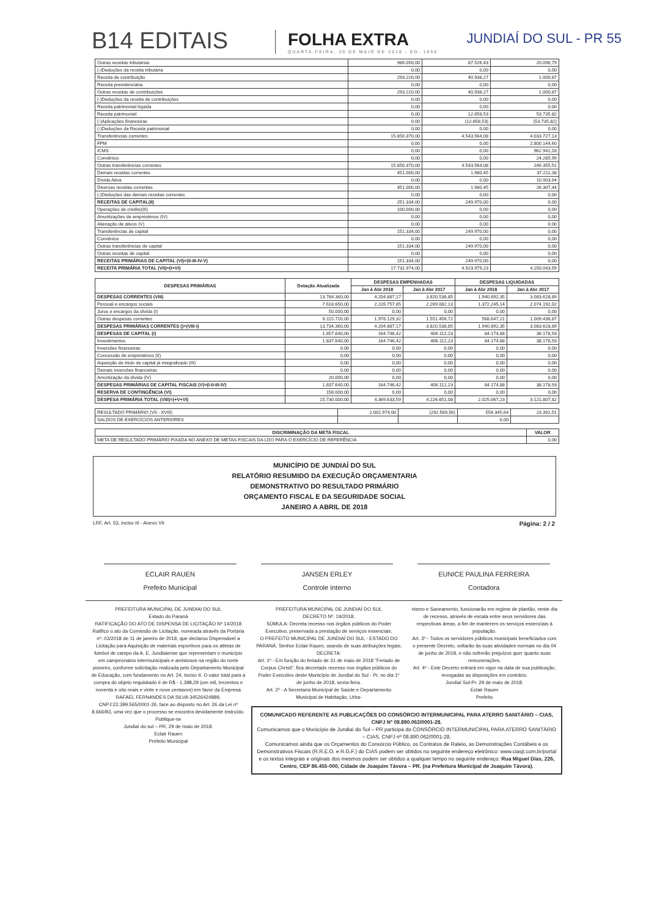B14 EDITAIS
FOLHA EXTRA
QUARTA-FEIRA, 30 DE MAIO DE 2018 - ED. 1955
JUNDIAÍ DO SUL - PR 55
| Outras receitas tributárias | 986.050,00 | 87.526,43 | 20.096,79 |
| (-)Deduções da receita tributária | 0,00 | 0,00 | 0,00 |
| Receita de contribuição | 293.220,00 | 40.938,27 | 1.000,87 |
| Receita previdenciária | 0,00 | 0,00 | 0,00 |
| Outras receitas de contribuições | 293.220,00 | 40.938,27 | 1.000,87 |
| (-)Deduções da receita de contribuições | 0,00 | 0,00 | 0,00 |
| Receita patrimonial líquida | 0,00 | 0,00 | 0,00 |
| Receita patrimonial | 0,00 | 12.658,53 | 53.735,82 |
| (-)Aplicações financeiras | 0,00 | (12.658,53) | (53.735,82) |
| (-)Deduções da Receita patrimonial | 0,00 | 0,00 | 0,00 |
| Transferências correntes | 15.850.370,00 | 4.543.564,08 | 4.033.727,13 |
| FPM | 0,00 | 0,00 | 2.800.144,60 |
| ICMS | 0,00 | 0,00 | 962.941,03 |
| Convênios | 0,00 | 0,00 | 24.285,99 |
| Outras transferências correntes | 15.850.370,00 | 4.543.564,08 | 246.355,51 |
| Demais receitas correntes | 451.000,00 | 1.980,45 | 37.211,38 |
| Dívida Ativa | 0,00 | 0,00 | 10.903,94 |
| Diversas receitas correntes | 451.000,00 | 1.980,45 | 26.307,44 |
| (-)Deduções das demais receitas correntes | 0,00 | 0,00 | 0,00 |
| RECEITAS DE CAPITAL(II) | 251.334,00 | 249.970,00 | 0,00 |
| Operações de crédito(III) | 100.000,00 | 0,00 | 0,00 |
| Amortizações de empréstimos (IV) | 0,00 | 0,00 | 0,00 |
| Alienação de ativos (V) | 0,00 | 0,00 | 0,00 |
| Transferências de capital | 151.334,00 | 249.970,00 | 0,00 |
| Convênios | 0,00 | 0,00 | 0,00 |
| Outras transferências de capital | 151.334,00 | 249.970,00 | 0,00 |
| Outras receitas de capital | 0,00 | 0,00 | 0,00 |
| RECEITAS PRIMÁRIAS DE CAPITAL (VI)=(II-III-IV-V) | 151.334,00 | 249.970,00 | 0,00 |
| RECEITA PRIMÁRIA TOTAL (VII)=(I+VI) | 17.731.974,00 | 4.923.979,23 | 4.250.043,59 |
| DESPESAS PRIMÁRIAS | Dotação Atualizada | DESPESAS EMPENHADAS | | DESPESAS LIQUIDADAS | |
| --- | --- | --- | --- | --- | --- |
| | | Jan à Abr 2018 | Jan à Abr 2017 | Jan à Abr 2018 | Jan à Abr 2017 |
| DESPESAS CORRENTES (VIII) | 13.784.360,00 | 4.204.887,17 | 3.820.538,85 | 1.940.892,35 | 3.083.628,89 |
| Pessoal e encargos sociais | 7.618.650,00 | 2.226.757,85 | 2.269.082,13 | 1.372.245,14 | 2.074.192,02 |
| Juros e encargos da dívida (I) | 50.000,00 | 0,00 | 0,00 | 0,00 | 0,00 |
| Outras despesas correntes | 6.115.710,00 | 1.978.129,32 | 1.551.456,72 | 568.647,21 | 1.009.436,87 |
| DESPESAS PRIMÁRIAS CORRENTES ()=(VIII-I) | 13.734.360,00 | 4.204.887,17 | 3.820.538,85 | 1.940.892,35 | 3.083.628,89 |
| DESPESAS DE CAPITAL (I) | 1.857.640,00 | 164.746,42 | 406.112,23 | 84.174,88 | 38.178,93 |
| Investimentos | 1.837.640,00 | 164.746,42 | 406.112,23 | 84.174,88 | 38.178,93 |
| Inversões financeiras | 0,00 | 0,00 | 0,00 | 0,00 | 0,00 |
| Concessão de empréstimos (II) | 0,00 | 0,00 | 0,00 | 0,00 | 0,00 |
| Aquisição de título de capital já integralizado (III) | 0,00 | 0,00 | 0,00 | 0,00 | 0,00 |
| Demais inversões financeiras | 0,00 | 0,00 | 0,00 | 0,00 | 0,00 |
| Amortização da dívida (IV) | 20.000,00 | 0,00 | 0,00 | 0,00 | 0,00 |
| DESPESAS PRIMÁRIAS DE CAPITAL FISCAIS (V)=(I-II-III-IV) | 1.837.640,00 | 164.746,42 | 406.112,23 | 84.174,88 | 38.178,93 |
| RESERVA DE CONTINGÊNCIA (VI) | 158.000,00 | 0,00 | 0,00 | 0,00 | 0,00 |
| DESPESA PRIMÁRIA TOTAL (VIII)=(+V+VI) | 15.730.000,00 | 4.369.633,59 | 4.226.651,08 | 2.025.067,23 | 3.121.807,82 |
| RESULTADO PRIMÁRIO (VII - XVIII) | 2.001.974,00 | (292.569,56) | 554.345,64 | 23.392,51 |
| SALDOS DE EXERCÍCIOS ANTERIORES | | | 0,00 | |
| DISCRIMINAÇÃO DA META FISCAL | VALOR |
| --- | --- |
| META DE RESULTADO PRIMÁRIO FIXADA NO ANEXO DE METAS FISCAIS DA LDO PARA O EXERCÍCIO DE REFERÊNCIA | 0,00 |
MUNICÍPIO DE JUNDIAÍ DO SUL
RELATÓRIO RESUMIDO DA EXECUÇÃO ORÇAMENTARIA
DEMONSTRATIVO DO RESULTADO PRIMÁRIO
ORÇAMENTO FISCAL E DA SEGURIDADE SOCIAL
JANEIRO A ABRIL DE 2018
LRF, Art. 53, inciso III - Anexo VII Página: 2 / 2
ECLAIR RAUEN
Prefeito Municipal
JANSEN ERLEY
Controle Interno
EUNICE PAULINA FERREIRA
Contadora
PREFEITURA MUNICIPAL DE JUNDIAI DO SUL
Estado do Paraná
RATIFICAÇÃO DO ATO DE DISPENSA DE LICITAÇÃO Nº 14/2018
Ratifico o ato da Comissão de Licitação, nomeada através da Portaria nº. 03/2018 de 11 de janeiro de 2018, que declarou Dispensável a Licitação para Aquisição de materiais esportivos para os atletas de futebol de campo da A. E. Jundiaiense que representam o município em campeonatos intermunicipais e amistosos na região do norte pioneiro, conforme solicitação realizada pelo Departamento Municipal de Educação, com fundamento no Art. 24, Inciso II. O valor total para a compra do objeto requisitado é de R$ - 1.398,29 (um mil, trezentos e noventa e oito reais e vinte e nove centavos) em favor da Empresa RAFAEL FERNANDES DA SILVA 34526424889, CNPJ:22.399.565/0001-26, face ao disposto no Art. 26 da Lei nº 8.666/93, uma vez que o processo se encontra devidamente instruído.
Publique-se
Jundiaí do sul – PR, 29 de maio de 2018.
Eclair Rauen
Prefeito Municipal
PREFEITURA MUNICIPAL DE JUNDIAÍ DO SUL
DECRETO Nº. 19/2018.
SÚMULA: Decreta recesso nos órgãos públicos do Poder Executivo, preservada a prestação de serviços essenciais.
O PREFEITO MUNICIPAL DE JUNDIAÍ DO SUL - ESTADO DO PARANÁ, Senhor Eclair Rauen, usando de suas atribuições legais;
DECRETA:
Art. 1º - Em função do feriado de 31 de maio de 2018 "Feriado de Corpus Christi", fica decretado recesso nos órgãos públicos do Poder Executivo deste Município de Jundiaí do Sul - Pr, no dia 1º de junho de 2018, sexta-feira.
Art. 2º - A Secretaria Municipal de Saúde e Departamento Municipal de Habitação, Urba-
nismo e Saneamento, funcionarão em regime de plantão, neste dia de recesso, através de escala entre seus servidores das respectivas áreas, a fim de manterem os serviços essenciais à população.
Art. 3º - Todos os servidores públicos municipais beneficiados com o presente Decreto, voltarão às suas atividades normais no dia 04 de junho de 2018, e não sofrerão prejuízos quer quanto suas remunerações.
Art. 4º - Este Decreto entrará em vigor na data de sua publicação, revogadas as disposições em contrário.
Jundiaí Sul-Pr, 29 de maio de 2018.
Eclair Rauen
Prefeito
COMUNICADO REFERENTE AS PUBLICAÇÕES DO CONSÓRCIO INTERMUNICIPAL PARA ATERRO SANITÁRIO – CIAS, CNPJ Nº 08.890.062/0001-28.
Comunicamos que o Município de Jundiaí do Sul – PR participa do CONSÓRCIO INTERMUNICIPAL PARA ATERRO SANITÁRIO – CIAS, CNPJ nº 08.890.062/0001-28.
Comunicamos ainda que os Orçamentos do Consórcio Público, os Contratos de Rateio, as Demonstrações Contábeis e os Demonstrativos Fiscais (R.R.E.O. e R.G.F.) do CIAS podem ser obtidos no seguinte endereço eletrônico: www.ciasjt.com.br/portal e os textos integrais e originais dos mesmos podem ser obtidos a qualquer tempo no seguinte endereço: Rua Miguel Dias, 226, Centro, CEP 86.455-000, Cidade de Joaquim Távora – PR. (na Prefeitura Municipal de Joaquim Távora).